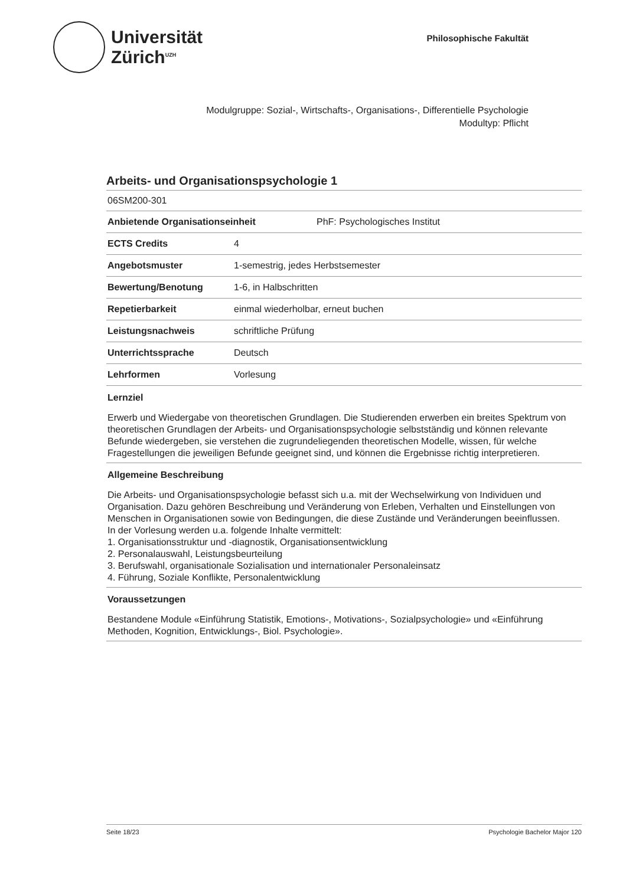Universität
Zürich<sup>UZH</sup>
Philosophische Fakultät
Modulgruppe: Sozial-, Wirtschafts-, Organisations-, Differentielle Psychologie
Modultyp: Pflicht
Arbeits- und Organisationspsychologie 1
06SM200-301
| Anbietende Organisationseinheit | PhF: Psychologisches Institut |
| ECTS Credits | 4 |
| Angebotsmuster | 1-semestrig, jedes Herbstsemester |
| Bewertung/Benotung | 1-6, in Halbschritten |
| Repetierbarkeit | einmal wiederholbar, erneut buchen |
| Leistungsnachweis | schriftliche Prüfung |
| Unterrichtssprache | Deutsch |
| Lehrformen | Vorlesung |
Lernziel
Erwerb und Wiedergabe von theoretischen Grundlagen. Die Studierenden erwerben ein breites Spektrum von theoretischen Grundlagen der Arbeits- und Organisationspsychologie selbstständig und können relevante Befunde wiedergeben, sie verstehen die zugrundeliegenden theoretischen Modelle, wissen, für welche Fragestellungen die jeweiligen Befunde geeignet sind, und können die Ergebnisse richtig interpretieren.
Allgemeine Beschreibung
Die Arbeits- und Organisationspsychologie befasst sich u.a. mit der Wechselwirkung von Individuen und Organisation. Dazu gehören Beschreibung und Veränderung von Erleben, Verhalten und Einstellungen von Menschen in Organisationen sowie von Bedingungen, die diese Zustände und Veränderungen beeinflussen.
In der Vorlesung werden u.a. folgende Inhalte vermittelt:
1. Organisationsstruktur und -diagnostik, Organisationsentwicklung
2. Personalauswahl, Leistungsbeurteilung
3. Berufswahl, organisationale Sozialisation und internationaler Personaleinsatz
4. Führung, Soziale Konflikte, Personalentwicklung
Voraussetzungen
Bestandene Module «Einführung Statistik, Emotions-, Motivations-, Sozialpsychologie» und «Einführung Methoden, Kognition, Entwicklungs-, Biol. Psychologie».
Seite 18/23 Psychologie Bachelor Major 120